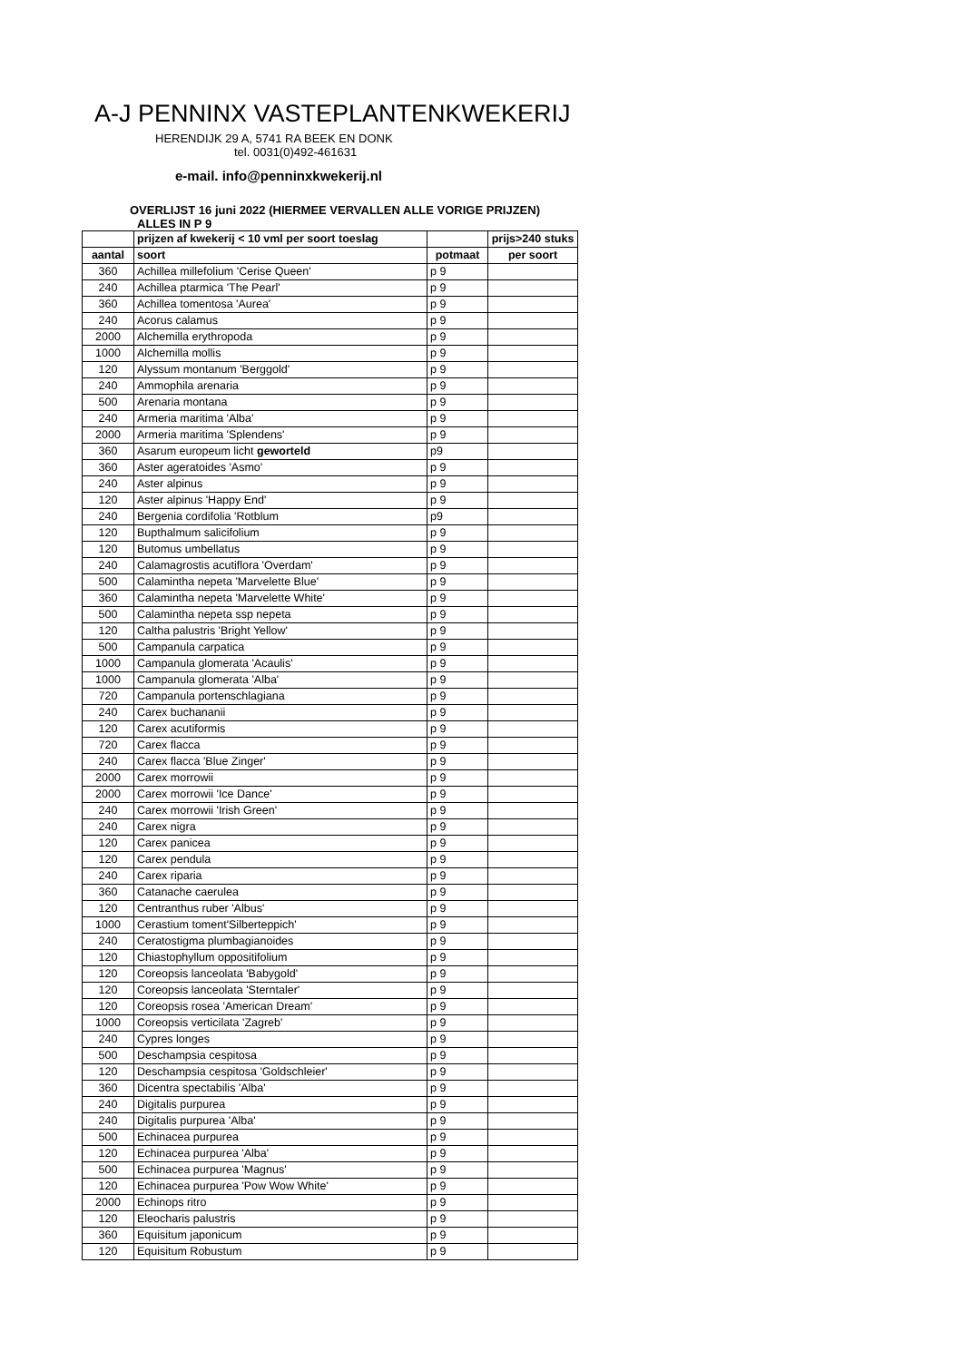A-J PENNINX VASTEPLANTENKWEKERIJ
HERENDIJK 29 A, 5741 RA BEEK EN DONK
tel. 0031(0)492-461631
e-mail. info@penninxkwekerij.nl
OVERLIJST 16 juni 2022 (HIERMEE VERVALLEN ALLE VORIGE PRIJZEN)
ALLES IN P 9
| | prijzen af kwekerij < 10 vml per soort toeslag | | prijs>240 stuks |
| --- | --- | --- | --- |
| aantal | soort | potmaat | per soort |
| 360 | Achillea millefolium 'Cerise Queen' | p 9 | |
| 240 | Achillea ptarmica 'The Pearl' | p 9 | |
| 360 | Achillea tomentosa 'Aurea' | p 9 | |
| 240 | Acorus calamus | p 9 | |
| 2000 | Alchemilla erythropoda | p 9 | |
| 1000 | Alchemilla mollis | p 9 | |
| 120 | Alyssum montanum 'Berggold' | p 9 | |
| 240 | Ammophila arenaria | p 9 | |
| 500 | Arenaria montana | p 9 | |
| 240 | Armeria maritima 'Alba' | p 9 | |
| 2000 | Armeria maritima 'Splendens' | p 9 | |
| 360 | Asarum europeum licht geworteld | p9 | |
| 360 | Aster ageratoides 'Asmo' | p 9 | |
| 240 | Aster alpinus | p 9 | |
| 120 | Aster alpinus 'Happy End' | p 9 | |
| 240 | Bergenia cordifolia 'Rotblum | p9 | |
| 120 | Bupthalmum salicifolium | p 9 | |
| 120 | Butomus umbellatus | p 9 | |
| 240 | Calamagrostis acutiflora 'Overdam' | p 9 | |
| 500 | Calamintha nepeta 'Marvelette Blue' | p 9 | |
| 360 | Calamintha nepeta 'Marvelette White' | p 9 | |
| 500 | Calamintha nepeta ssp nepeta | p 9 | |
| 120 | Caltha palustris 'Bright Yellow' | p 9 | |
| 500 | Campanula carpatica | p 9 | |
| 1000 | Campanula glomerata 'Acaulis' | p 9 | |
| 1000 | Campanula glomerata 'Alba' | p 9 | |
| 720 | Campanula portenschlagiana | p 9 | |
| 240 | Carex buchananii | p 9 | |
| 120 | Carex acutiformis | p 9 | |
| 720 | Carex flacca | p 9 | |
| 240 | Carex flacca 'Blue Zinger' | p 9 | |
| 2000 | Carex morrowii | p 9 | |
| 2000 | Carex morrowii 'Ice Dance' | p 9 | |
| 240 | Carex morrowii 'Irish Green' | p 9 | |
| 240 | Carex nigra | p 9 | |
| 120 | Carex panicea | p 9 | |
| 120 | Carex pendula | p 9 | |
| 240 | Carex riparia | p 9 | |
| 360 | Catanache caerulea | p 9 | |
| 120 | Centranthus ruber 'Albus' | p 9 | |
| 1000 | Cerastium toment'Silberteppich' | p 9 | |
| 240 | Ceratostigma plumbagianoides | p 9 | |
| 120 | Chiastophyllum oppositifolium | p 9 | |
| 120 | Coreopsis lanceolata 'Babygold' | p 9 | |
| 120 | Coreopsis lanceolata 'Sterntaler' | p 9 | |
| 120 | Coreopsis rosea 'American Dream' | p 9 | |
| 1000 | Coreopsis verticilata 'Zagreb' | p 9 | |
| 240 | Cypres longes | p 9 | |
| 500 | Deschampsia cespitosa | p 9 | |
| 120 | Deschampsia cespitosa 'Goldschleier' | p 9 | |
| 360 | Dicentra spectabilis 'Alba' | p 9 | |
| 240 | Digitalis purpurea | p 9 | |
| 240 | Digitalis purpurea 'Alba' | p 9 | |
| 500 | Echinacea purpurea | p 9 | |
| 120 | Echinacea purpurea 'Alba' | p 9 | |
| 500 | Echinacea purpurea 'Magnus' | p 9 | |
| 120 | Echinacea purpurea 'Pow Wow White' | p 9 | |
| 2000 | Echinops ritro | p 9 | |
| 120 | Eleocharis palustris | p 9 | |
| 360 | Equisitum japonicum | p 9 | |
| 120 | Equisitum Robustum | p 9 | |